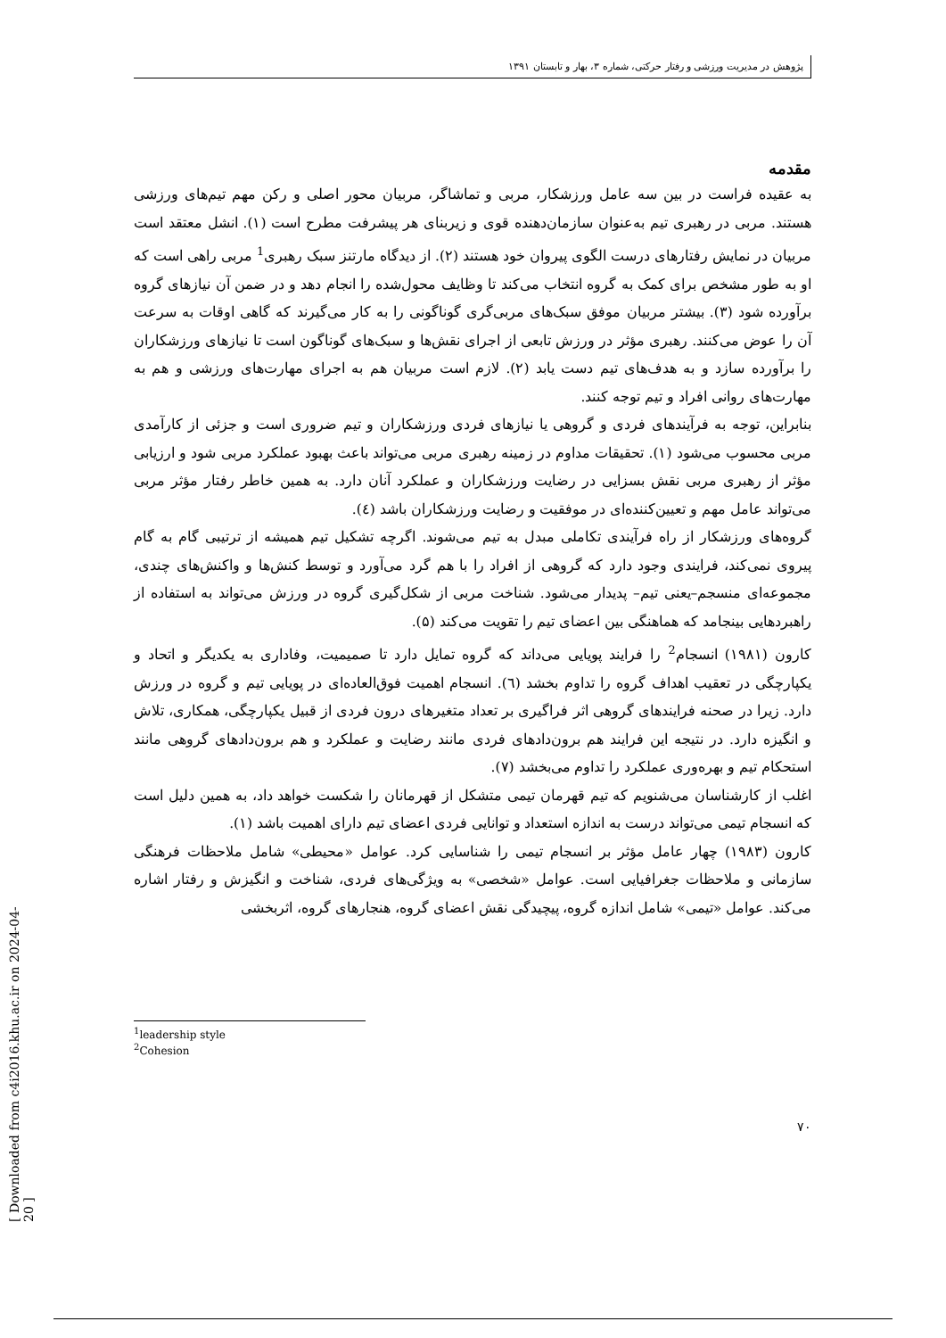پژوهش در مدیریت ورزشی و رفتار حرکتی، شماره ۳، بهار و تابستان ۱۳۹۱
مقدمه
به عقیده فراست در بین سه عامل ورزشکار، مربی و تماشاگر، مربیان محور اصلی و رکن مهم تیم‌های ورزشی هستند. مربی در رهبری تیم به‌عنوان سازمان‌دهنده قوی و زیربنای هر پیشرفت مطرح است (۱). انشل معتقد است مربیان در نمایش رفتارهای درست الگوی پیروان خود هستند (۲). از دیدگاه مارتنز سبک رهبری<sup>1</sup> مربی راهی است که او به طور مشخص برای کمک به گروه انتخاب می‌کند تا وظایف محول‌شده را انجام دهد و در ضمن آن نیازهای گروه برآورده شود (۳). بیشتر مربیان موفق سبک‌های مربی‌گری گوناگونی را به کار می‌گیرند که گاهی اوقات به سرعت آن را عوض می‌کنند. رهبری مؤثر در ورزش تابعی از اجرای نقش‌ها و سبک‌های گوناگون است تا نیازهای ورزشکاران را برآورده سازد و به هدف‌های تیم دست یابد (۲). لازم است مربیان هم به اجرای مهارت‌های ورزشی و هم به مهارت‌های روانی افراد و تیم توجه کنند.
بنابراین، توجه به فرآیندهای فردی و گروهی یا نیازهای فردی ورزشکاران و تیم ضروری است و جزئی از کارآمدی مربی محسوب می‌شود (۱). تحقیقات مداوم در زمینه رهبری مربی می‌تواند باعث بهبود عملکرد مربی شود و ارزیابی مؤثر از رهبری مربی نقش بسزایی در رضایت ورزشکاران و عملکرد آنان دارد. به همین خاطر رفتار مؤثر مربی می‌تواند عامل مهم و تعیین‌کننده‌ای در موفقیت و رضایت ورزشکاران باشد (٤).
گروه‌های ورزشکار از راه فرآیندی تکاملی مبدل به تیم می‌شوند. اگرچه تشکیل تیم همیشه از ترتیبی گام به گام پیروی نمی‌کند، فرایندی وجود دارد که گروهی از افراد را با هم گرد می‌آورد و توسط کنش‌ها و واکنش‌های چندی، مجموعه‌ای منسجم–یعنی تیم– پدیدار می‌شود. شناخت مربی از شکل‌گیری گروه در ورزش می‌تواند به استفاده از راهبردهایی بینجامد که هماهنگی بین اعضای تیم را تقویت می‌کند (۵).
کارون (۱۹۸۱) انسجام<sup>2</sup> را فرایند پویایی می‌داند که گروه تمایل دارد تا صمیمیت، وفاداری به یکدیگر و اتحاد و یکپارچگی در تعقیب اهداف گروه را تداوم بخشد (٦). انسجام اهمیت فوق‌العاده‌ای در پویایی تیم و گروه در ورزش دارد. زیرا در صحنه فرایندهای گروهی اثر فراگیری بر تعداد متغیرهای درون فردی از قبیل یکپارچگی، همکاری، تلاش و انگیزه دارد. در نتیجه این فرایند هم برون‌دادهای فردی مانند رضایت و عملکرد و هم برون‌دادهای گروهی مانند استحکام تیم و بهره‌وری عملکرد را تداوم می‌بخشد (۷).
اغلب از کارشناسان می‌شنویم که تیم قهرمان تیمی متشکل از قهرمانان را شکست خواهد داد، به همین دلیل است که انسجام تیمی می‌تواند درست به اندازه استعداد و توانایی فردی اعضای تیم دارای اهمیت باشد (۱).
کارون (۱۹۸۳) چهار عامل مؤثر بر انسجام تیمی را شناسایی کرد. عوامل «محیطی» شامل ملاحظات فرهنگی سازمانی و ملاحظات جغرافیایی است. عوامل «شخصی» به ویژگی‌های فردی، شناخت و انگیزش و رفتار اشاره می‌کند. عوامل «تیمی» شامل اندازه گروه، پیچیدگی نقش اعضای گروه، هنجارهای گروه، اثربخشی
<sup>1</sup> leadership style
<sup>2</sup> Cohesion
۷۰
[ Downloaded from c4i2016.khu.ac.ir on 2024-04-20 ]